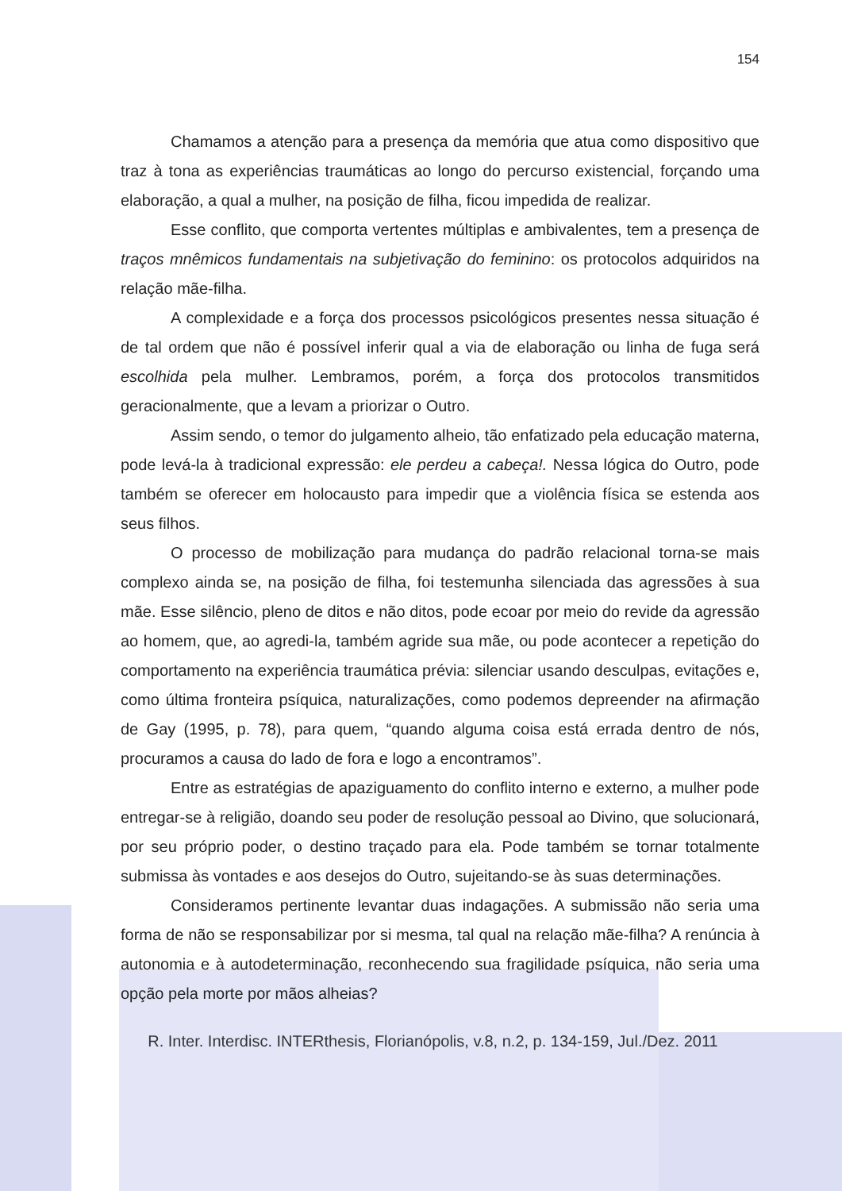154
Chamamos a atenção para a presença da memória que atua como dispositivo que traz à tona as experiências traumáticas ao longo do percurso existencial, forçando uma elaboração, a qual a mulher, na posição de filha, ficou impedida de realizar.
Esse conflito, que comporta vertentes múltiplas e ambivalentes, tem a presença de traços mnêmicos fundamentais na subjetivação do feminino: os protocolos adquiridos na relação mãe-filha.
A complexidade e a força dos processos psicológicos presentes nessa situação é de tal ordem que não é possível inferir qual a via de elaboração ou linha de fuga será escolhida pela mulher. Lembramos, porém, a força dos protocolos transmitidos geracionalmente, que a levam a priorizar o Outro.
Assim sendo, o temor do julgamento alheio, tão enfatizado pela educação materna, pode levá-la à tradicional expressão: ele perdeu a cabeça!. Nessa lógica do Outro, pode também se oferecer em holocausto para impedir que a violência física se estenda aos seus filhos.
O processo de mobilização para mudança do padrão relacional torna-se mais complexo ainda se, na posição de filha, foi testemunha silenciada das agressões à sua mãe. Esse silêncio, pleno de ditos e não ditos, pode ecoar por meio do revide da agressão ao homem, que, ao agredi-la, também agride sua mãe, ou pode acontecer a repetição do comportamento na experiência traumática prévia: silenciar usando desculpas, evitações e, como última fronteira psíquica, naturalizações, como podemos depreender na afirmação de Gay (1995, p. 78), para quem, “quando alguma coisa está errada dentro de nós, procuramos a causa do lado de fora e logo a encontramos”.
Entre as estratégias de apaziguamento do conflito interno e externo, a mulher pode entregar-se à religião, doando seu poder de resolução pessoal ao Divino, que solucionará, por seu próprio poder, o destino traçado para ela. Pode também se tornar totalmente submissa às vontades e aos desejos do Outro, sujeitando-se às suas determinações.
Consideramos pertinente levantar duas indagações. A submissão não seria uma forma de não se responsabilizar por si mesma, tal qual na relação mãe-filha? A renúncia à autonomia e à autodeterminação, reconhecendo sua fragilidade psíquica, não seria uma opção pela morte por mãos alheias?
R. Inter. Interdisc. INTERthesis, Florianópolis, v.8, n.2, p. 134-159, Jul./Dez. 2011